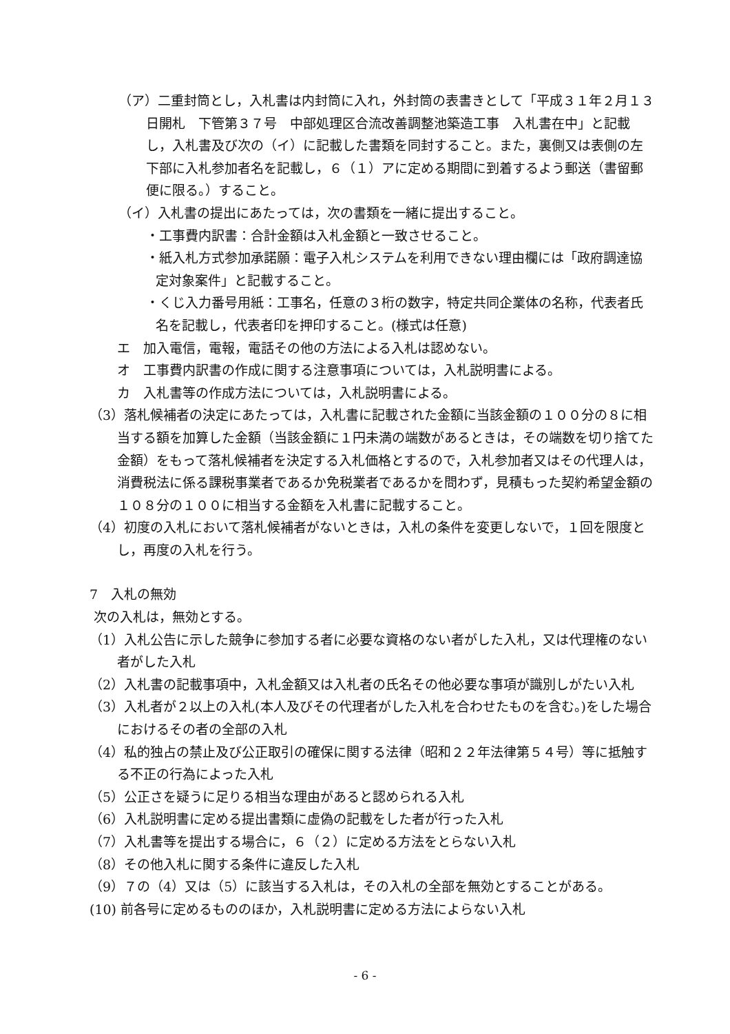（ア）二重封筒とし，入札書は内封筒に入れ，外封筒の表書きとして「平成３１年２月１３日開札　下管第３７号　中部処理区合流改善調整池築造工事　入札書在中」と記載し，入札書及び次の（イ）に記載した書類を同封すること。また，裏側又は表側の左下部に入札参加者名を記載し，６（１）アに定める期間に到着するよう郵送（書留郵便に限る。）すること。
（イ）入札書の提出にあたっては，次の書類を一緒に提出すること。
・工事費内訳書：合計金額は入札金額と一致させること。
・紙入札方式参加承諾願：電子入札システムを利用できない理由欄には「政府調達協定対象案件」と記載すること。
・くじ入力番号用紙：工事名，任意の３桁の数字，特定共同企業体の名称，代表者氏名を記載し，代表者印を押印すること。(様式は任意)
エ　加入電信，電報，電話その他の方法による入札は認めない。
オ　工事費内訳書の作成に関する注意事項については，入札説明書による。
カ　入札書等の作成方法については，入札説明書による。
（3）落札候補者の決定にあたっては，入札書に記載された金額に当該金額の１００分の８に相当する額を加算した金額（当該金額に１円未満の端数があるときは，その端数を切り捨てた金額）をもって落札候補者を決定する入札価格とするので，入札参加者又はその代理人は，消費税法に係る課税事業者であるか免税業者であるかを問わず，見積もった契約希望金額の１０８分の１００に相当する金額を入札書に記載すること。
（4）初度の入札において落札候補者がないときは，入札の条件を変更しないで，１回を限度とし，再度の入札を行う。
7　入札の無効
次の入札は，無効とする。
（1）入札公告に示した競争に参加する者に必要な資格のない者がした入札，又は代理権のない者がした入札
（2）入札書の記載事項中，入札金額又は入札者の氏名その他必要な事項が識別しがたい入札
（3）入札者が２以上の入札(本人及びその代理者がした入札を合わせたものを含む。)をした場合におけるその者の全部の入札
（4）私的独占の禁止及び公正取引の確保に関する法律（昭和２２年法律第５４号）等に抵触する不正の行為によった入札
（5）公正さを疑うに足りる相当な理由があると認められる入札
（6）入札説明書に定める提出書類に虚偽の記載をした者が行った入札
（7）入札書等を提出する場合に，６（２）に定める方法をとらない入札
（8）その他入札に関する条件に違反した入札
（9）７の（4）又は（5）に該当する入札は，その入札の全部を無効とすることがある。
(10) 前各号に定めるもののほか，入札説明書に定める方法によらない入札
- 6 -